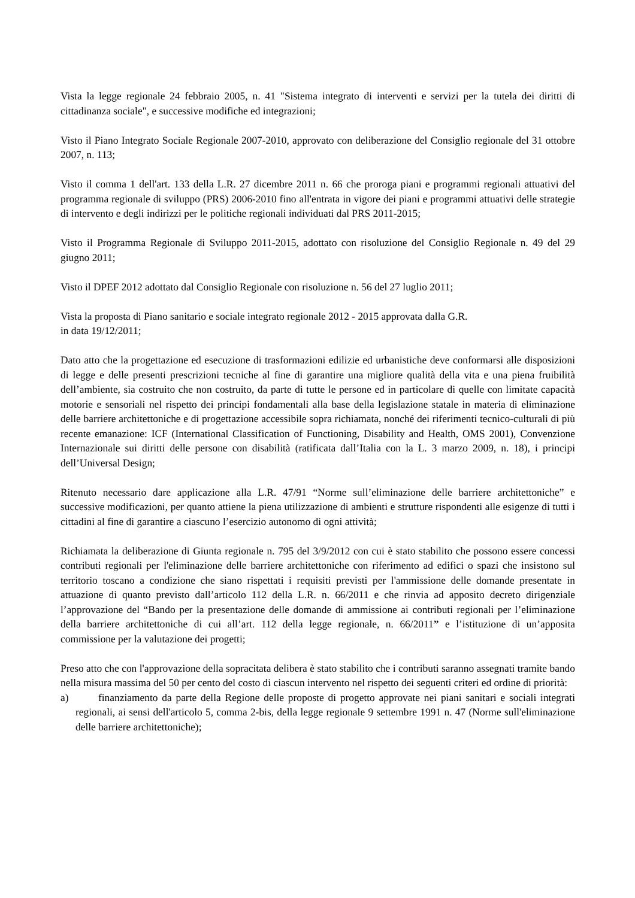Vista la legge regionale 24 febbraio 2005, n. 41 "Sistema integrato di interventi e servizi per la tutela dei diritti di cittadinanza sociale", e successive modifiche ed integrazioni;
Visto il Piano Integrato Sociale Regionale 2007-2010, approvato con deliberazione del Consiglio regionale del 31 ottobre 2007, n. 113;
Visto il comma 1 dell'art. 133 della L.R. 27 dicembre 2011 n. 66 che proroga piani e programmi regionali attuativi del programma regionale di sviluppo (PRS) 2006-2010 fino all'entrata in vigore dei piani e programmi attuativi delle strategie di intervento e degli indirizzi per le politiche regionali individuati dal PRS 2011-2015;
Visto il Programma Regionale di Sviluppo 2011-2015, adottato con risoluzione del Consiglio Regionale n. 49 del 29 giugno 2011;
Visto il DPEF 2012 adottato dal Consiglio Regionale con risoluzione n. 56 del 27 luglio 2011;
Vista la proposta di Piano sanitario e sociale integrato regionale 2012 - 2015 approvata dalla G.R.
in data 19/12/2011;
Dato atto che la progettazione ed esecuzione di trasformazioni edilizie ed urbanistiche deve conformarsi alle disposizioni di legge e delle presenti prescrizioni tecniche al fine di garantire una migliore qualità della vita e una piena fruibilità dell’ambiente, sia costruito che non costruito, da parte di tutte le persone ed in particolare di quelle con limitate capacità motorie e sensoriali nel rispetto dei principi fondamentali alla base della legislazione statale in materia di eliminazione delle barriere architettoniche e di progettazione accessibile sopra richiamata, nonché dei riferimenti tecnico-culturali di più recente emanazione: ICF (International Classification of Functioning, Disability and Health, OMS 2001), Convenzione Internazionale sui diritti delle persone con disabilità (ratificata dall’Italia con la L. 3 marzo 2009, n. 18), i principi dell’Universal Design;
Ritenuto necessario dare applicazione alla L.R. 47/91 “Norme sull’eliminazione delle barriere architettoniche” e successive modificazioni, per quanto attiene la piena utilizzazione di ambienti e strutture rispondenti alle esigenze di tutti i cittadini al fine di garantire a ciascuno l’esercizio autonomo di ogni attività;
Richiamata la deliberazione di Giunta regionale n. 795 del 3/9/2012 con cui è stato stabilito che possono essere concessi contributi regionali per l'eliminazione delle barriere architettoniche con riferimento ad edifici o spazi che insistono sul territorio toscano a condizione che siano rispettati i requisiti previsti per l'ammissione delle domande presentate in attuazione di quanto previsto dall’articolo 112 della L.R. n. 66/2011 e che rinvia ad apposito decreto dirigenziale l’approvazione del “Bando per la presentazione delle domande di ammissione ai contributi regionali per l’eliminazione della barriere architettoniche di cui all’art. 112 della legge regionale, n. 66/2011” e l’istituzione di un’apposita commissione per la valutazione dei progetti;
Preso atto che con l'approvazione della sopracitata delibera è stato stabilito che i contributi saranno assegnati tramite bando nella misura massima del 50 per cento del costo di ciascun intervento nel rispetto dei seguenti criteri ed ordine di priorità:
a) finanziamento da parte della Regione delle proposte di progetto approvate nei piani sanitari e sociali integrati regionali, ai sensi dell'articolo 5, comma 2-bis, della legge regionale 9 settembre 1991 n. 47 (Norme sull'eliminazione delle barriere architettoniche);